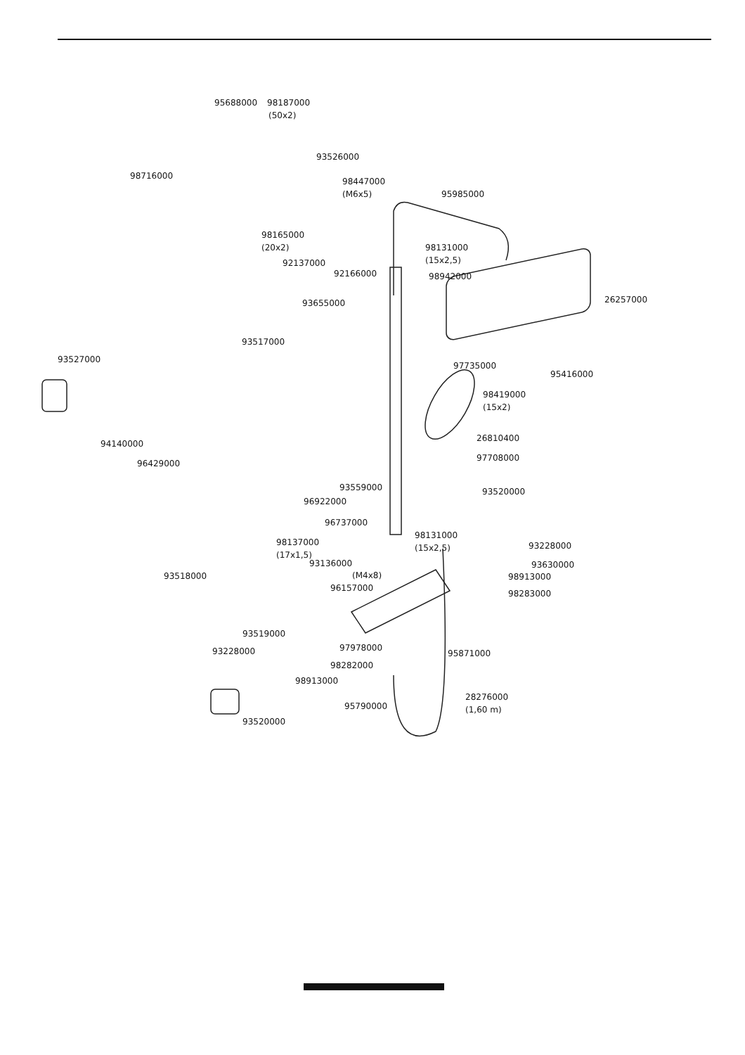95688000
98187000
(50x2)
93526000
98716000
98447000
(M6x5)
95985000
98165000
(20x2)
92137000
92166000
98131000
(15x2,5)
98942000
26257000
93655000
93517000
93527000
97735000
95416000
98419000
(15x2)
26810400
94140000
96429000
97708000
93559000
93520000
96922000
96737000
98131000
(15x2,5)
98137000
(17x1,5)
93228000
93136000
93630000
98913000
(M4x8)
96157000
93518000
98283000
93519000
93228000
97978000
95871000
98282000
98913000
28276000
(1,60 m)
95790000
93520000